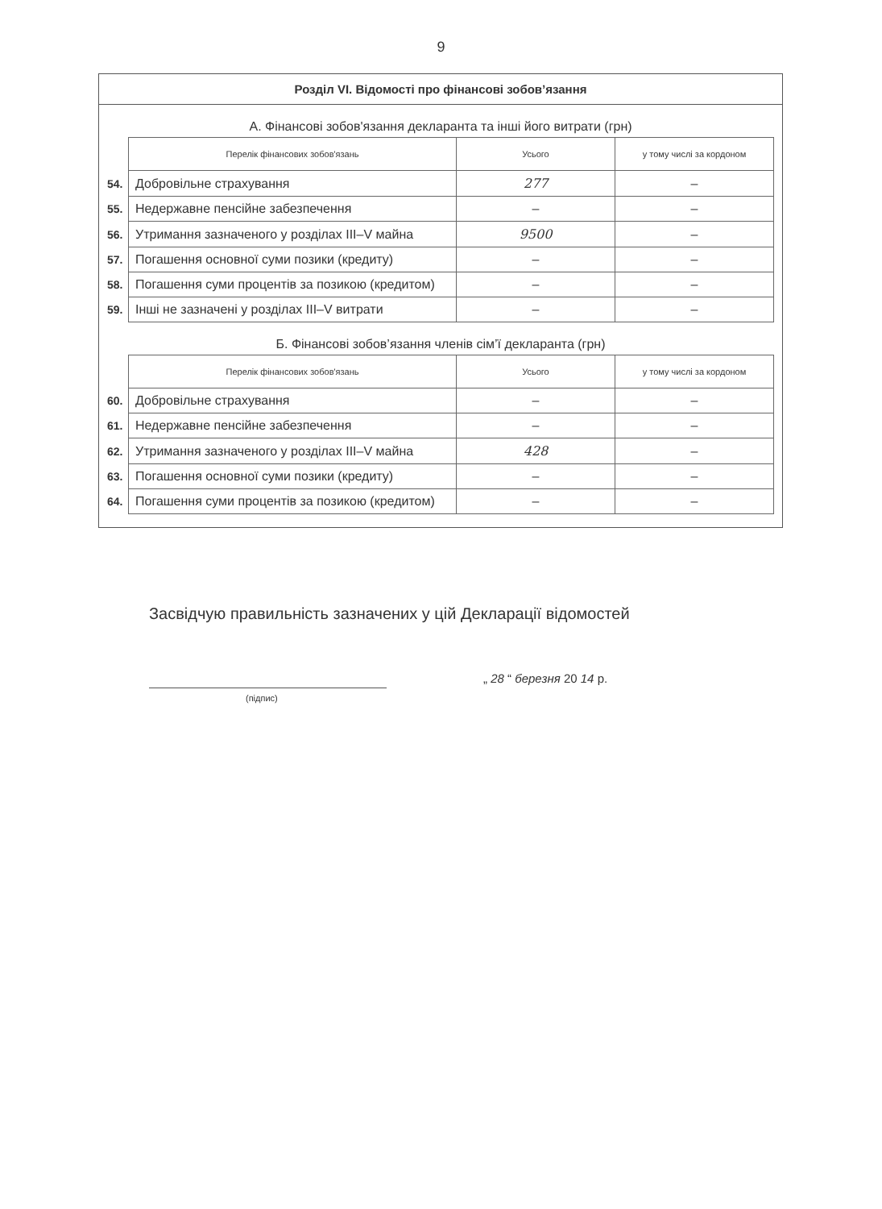9
Розділ VI. Відомості про фінансові зобов’язання
А. Фінансові зобов'язання декларанта та інші його витрати (грн)
| | Перелік фінансових зобов'язань | Усього | у тому числі за кордоном |
| --- | --- | --- | --- |
| 54. | Добровільне страхування | 277 | – |
| 55. | Недержавне пенсійне забезпечення | – | – |
| 56. | Утримання зазначеного у розділах III–V майна | 9500 | – |
| 57. | Погашення основної суми позики (кредиту) | – | – |
| 58. | Погашення суми процентів за позикою (кредитом) | – | – |
| 59. | Інші не зазначені у розділах III–V витрати | – | – |
Б. Фінансові зобов’язання членів сім’ї декларанта (грн)
| | Перелік фінансових зобов'язань | Усього | у тому числі за кордоном |
| --- | --- | --- | --- |
| 60. | Добровільне страхування | – | – |
| 61. | Недержавне пенсійне забезпечення | – | – |
| 62. | Утримання зазначеного у розділах III–V майна | 428 | – |
| 63. | Погашення основної суми позики (кредиту) | – | – |
| 64. | Погашення суми процентів за позикою (кредитом) | – | – |
Засвідчую правильність зазначених у цій Декларації відомостей
„ 28 “ березня 20 14 р.
(підпис)